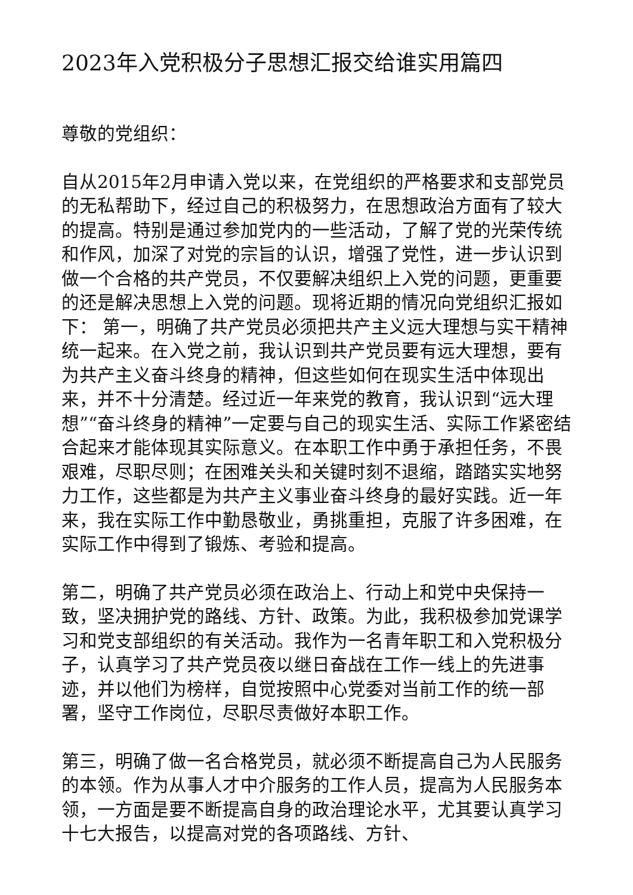2023年入党积极分子思想汇报交给谁实用篇四
尊敬的党组织：
自从2015年2月申请入党以来，在党组织的严格要求和支部党员的无私帮助下，经过自己的积极努力，在思想政治方面有了较大的提高。特别是通过参加党内的一些活动，了解了党的光荣传统和作风，加深了对党的宗旨的认识，增强了党性，进一步认识到做一个合格的共产党员，不仅要解决组织上入党的问题，更重要的还是解决思想上入党的问题。现将近期的情况向党组织汇报如下： 第一，明确了共产党员必须把共产主义远大理想与实干精神统一起来。在入党之前，我认识到共产党员要有远大理想，要有为共产主义奋斗终身的精神，但这些如何在现实生活中体现出来，并不十分清楚。经过近一年来党的教育，我认识到“远大理想”“奋斗终身的精神”一定要与自己的现实生活、实际工作紧密结合起来才能体现其实际意义。在本职工作中勇于承担任务，不畏艰难，尽职尽则；在困难关头和关键时刻不退缩，踏踏实实地努力工作，这些都是为共产主义事业奋斗终身的最好实践。近一年来，我在实际工作中勤恳敬业，勇挑重担，克服了许多困难，在实际工作中得到了锻炼、考验和提高。
第二，明确了共产党员必须在政治上、行动上和党中央保持一致，坚决拥护党的路线、方针、政策。为此，我积极参加党课学习和党支部组织的有关活动。我作为一名青年职工和入党积极分子，认真学习了共产党员夜以继日奋战在工作一线上的先进事迹，并以他们为榜样，自觉按照中心党委对当前工作的统一部署，坚守工作岗位，尽职尽责做好本职工作。
第三，明确了做一名合格党员，就必须不断提高自己为人民服务的本领。作为从事人才中介服务的工作人员，提高为人民服务本领，一方面是要不断提高自身的政治理论水平，尤其要认真学习十七大报告，以提高对党的各项路线、方针、